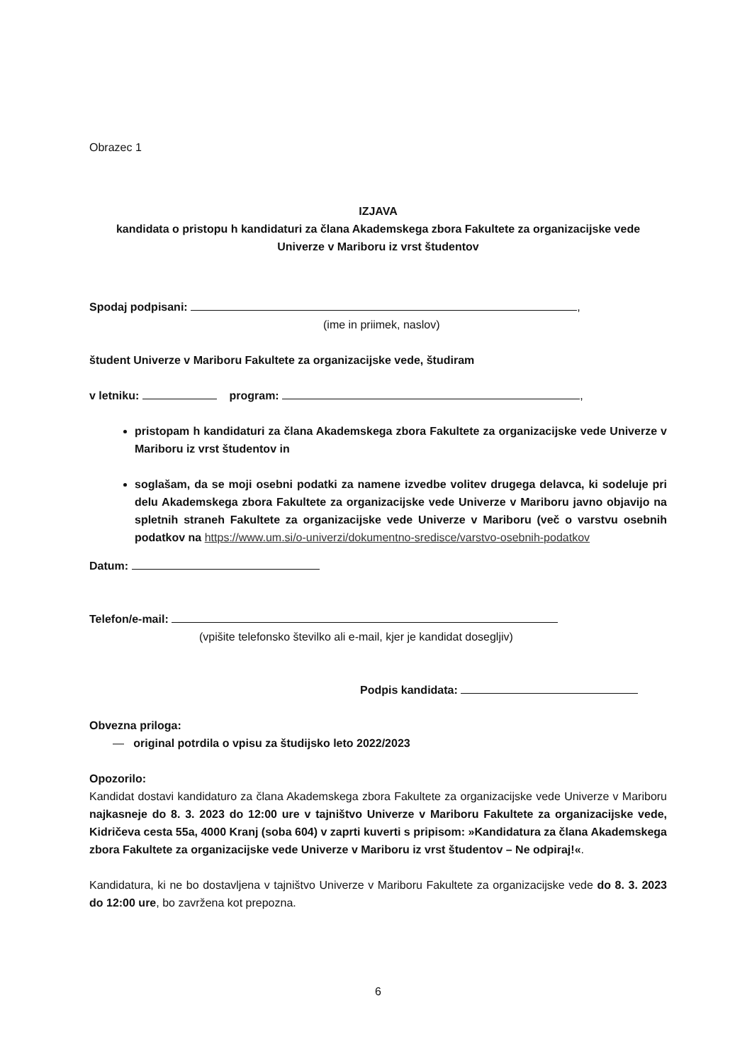Obrazec 1
IZJAVA
kandidata o pristopu h kandidaturi za člana Akademskega zbora Fakultete za organizacijske vede
Univerze v Mariboru iz vrst študentov
Spodaj podpisani: ,
(ime in priimek, naslov)
študent Univerze v Mariboru Fakultete za organizacijske vede, študiram
v letniku: program: ,
pristopam h kandidaturi za člana Akademskega zbora Fakultete za organizacijske vede Univerze v Mariboru iz vrst študentov in
soglašam, da se moji osebni podatki za namene izvedbe volitev drugega delavca, ki sodeluje pri delu Akademskega zbora Fakultete za organizacijske vede Univerze v Mariboru javno objavijo na spletnih straneh Fakultete za organizacijske vede Univerze v Mariboru (več o varstvu osebnih podatkov na https://www.um.si/o-univerzi/dokumentno-sredisce/varstvo-osebnih-podatkov
Datum:
Telefon/e-mail:
(vpišite telefonsko številko ali e-mail, kjer je kandidat dosegljiv)
Podpis kandidata:
Obvezna priloga:
— original potrdila o vpisu za študijsko leto 2022/2023
Opozorilo:
Kandidat dostavi kandidaturo za člana Akademskega zbora Fakultete za organizacijske vede Univerze v Mariboru najkasneje do 8. 3. 2023 do 12:00 ure v tajništvo Univerze v Mariboru Fakultete za organizacijske vede, Kidričeva cesta 55a, 4000 Kranj (soba 604) v zaprti kuverti s pripisom: »Kandidatura za člana Akademskega zbora Fakultete za organizacijske vede Univerze v Mariboru iz vrst študentov – Ne odpiraj!«.
Kandidatura, ki ne bo dostavljena v tajništvo Univerze v Mariboru Fakultete za organizacijske vede do 8. 3. 2023 do 12:00 ure, bo zavržena kot prepozna.
6